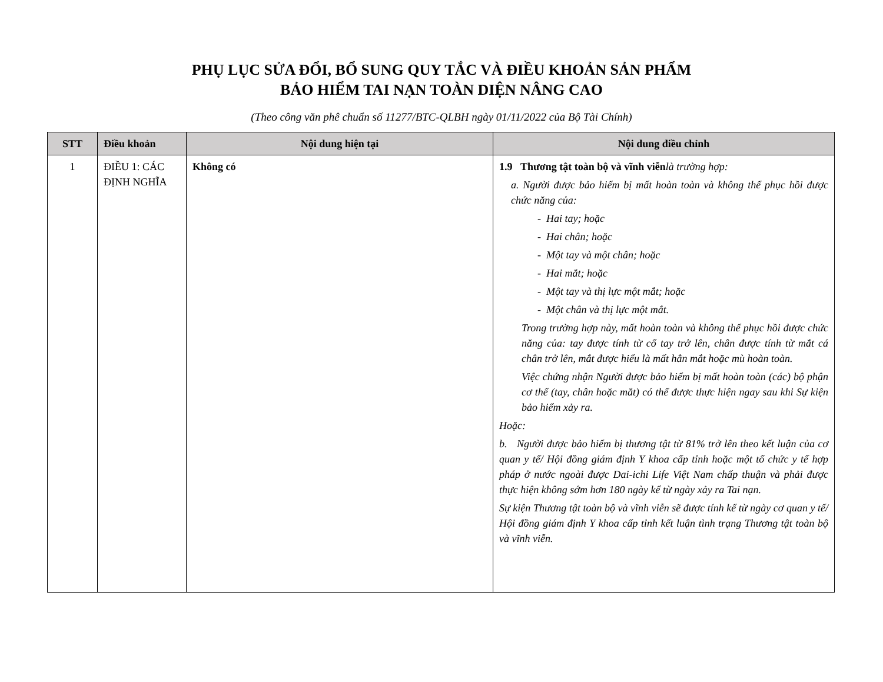PHỤ LỤC SỬA ĐỔI, BỔ SUNG QUY TẮC VÀ ĐIỀU KHOẢN SẢN PHẨM
BẢO HIỂM TAI NẠN TOÀN DIỆN NÂNG CAO
(Theo công văn phê chuẩn số 11277/BTC-QLBH ngày 01/11/2022 của Bộ Tài Chính)
| STT | Điều khoản | Nội dung hiện tại | Nội dung điều chỉnh |
| --- | --- | --- | --- |
| 1 | ĐIỀU 1: CÁC ĐỊNH NGHĨA | Không có | 1.9 Thương tật toàn bộ và vĩnh viễn là trường hợp: a. Người được bảo hiểm bị mất hoàn toàn và không thể phục hồi được chức năng của: - Hai tay; hoặc - Hai chân; hoặc - Một tay và một chân; hoặc - Hai mắt; hoặc - Một tay và thị lực một mắt; hoặc - Một chân và thị lực một mắt. Trong trường hợp này, mất hoàn toàn và không thể phục hồi được chức năng của: tay được tính từ cổ tay trở lên, chân được tính từ mắt cá chân trở lên, mắt được hiểu là mất hẳn mắt hoặc mù hoàn toàn. Việc chứng nhận Người được bảo hiểm bị mất hoàn toàn (các) bộ phận cơ thể (tay, chân hoặc mắt) có thể được thực hiện ngay sau khi Sự kiện bảo hiểm xảy ra. Hoặc: b. Người được bảo hiểm bị thương tật từ 81% trở lên theo kết luận của cơ quan y tế/ Hội đồng giám định Y khoa cấp tỉnh hoặc một tổ chức y tế hợp pháp ở nước ngoài được Dai-ichi Life Việt Nam chấp thuận và phải được thực hiện không sớm hơn 180 ngày kể từ ngày xảy ra Tai nạn. Sự kiện Thương tật toàn bộ và vĩnh viễn sẽ được tính kể từ ngày cơ quan y tế/ Hội đồng giám định Y khoa cấp tỉnh kết luận tình trạng Thương tật toàn bộ và vĩnh viễn. |